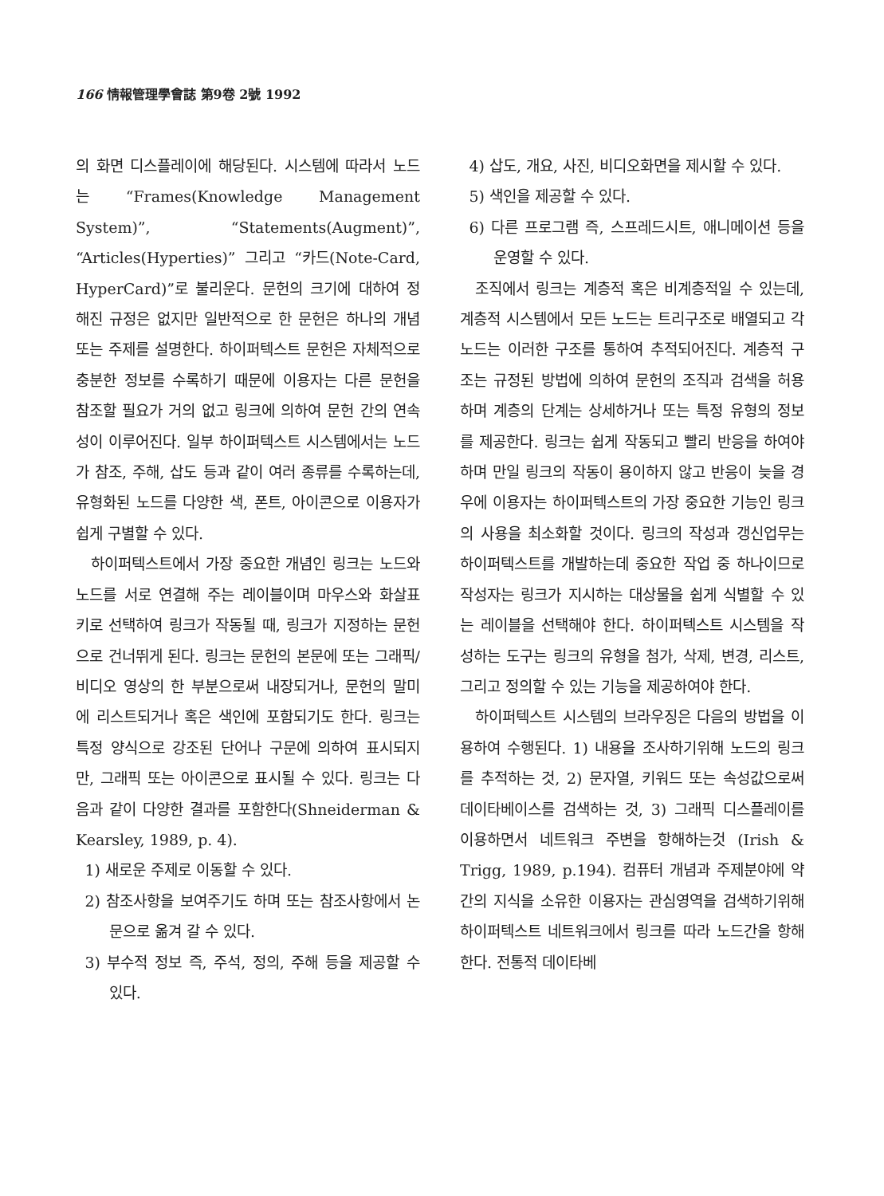166 情報管理學會誌 第9卷 2號 1992
의 화면 디스플레이에 해당된다. 시스템에 따라서 노드는 “Frames(Knowledge Management System)”, “Statements(Augment)”, “Articles(Hyperties)” 그리고 “카드(Note-Card, HyperCard)”로 불리운다. 문헌의 크기에 대하여 정해진 규정은 없지만 일반적으로 한 문헌은 하나의 개념 또는 주제를 설명한다. 하이퍼텍스트 문헌은 자체적으로 충분한 정보를 수록하기 때문에 이용자는 다른 문헌을 참조할 필요가 거의 없고 링크에 의하여 문헌 간의 연속성이 이루어진다. 일부 하이퍼텍스트 시스템에서는 노드가 참조, 주해, 삽도 등과 같이 여러 종류를 수록하는데, 유형화된 노드를 다양한 색, 폰트, 아이콘으로 이용자가 쉽게 구별할 수 있다.
하이퍼텍스트에서 가장 중요한 개념인 링크는 노드와 노드를 서로 연결해 주는 레이블이며 마우스와 화살표 키로 선택하여 링크가 작동될 때, 링크가 지정하는 문헌으로 건너뛰게 된다. 링크는 문헌의 본문에 또는 그래픽/비디오 영상의 한 부분으로써 내장되거나, 문헌의 말미에 리스트되거나 혹은 색인에 포함되기도 한다. 링크는 특정 양식으로 강조된 단어나 구문에 의하여 표시되지만, 그래픽 또는 아이콘으로 표시될 수 있다. 링크는 다음과 같이 다양한 결과를 포함한다(Shneiderman & Kearsley, 1989, p. 4).
1) 새로운 주제로 이동할 수 있다.
2) 참조사항을 보여주기도 하며 또는 참조사항에서 논문으로 옮겨 갈 수 있다.
3) 부수적 정보 즉, 주석, 정의, 주해 등을 제공할 수 있다.
4) 삽도, 개요, 사진, 비디오화면을 제시할 수 있다.
5) 색인을 제공할 수 있다.
6) 다른 프로그램 즉, 스프레드시트, 애니메이션 등을 운영할 수 있다.
조직에서 링크는 계층적 혹은 비계층적일 수 있는데, 계층적 시스템에서 모든 노드는 트리구조로 배열되고 각 노드는 이러한 구조를 통하여 추적되어진다. 계층적 구조는 규정된 방법에 의하여 문헌의 조직과 검색을 허용하며 계층의 단계는 상세하거나 또는 특정 유형의 정보를 제공한다. 링크는 쉽게 작동되고 빨리 반응을 하여야 하며 만일 링크의 작동이 용이하지 않고 반응이 늦을 경우에 이용자는 하이퍼텍스트의 가장 중요한 기능인 링크의 사용을 최소화할 것이다. 링크의 작성과 갱신업무는 하이퍼텍스트를 개발하는데 중요한 작업 중 하나이므로 작성자는 링크가 지시하는 대상물을 쉽게 식별할 수 있는 레이블을 선택해야 한다. 하이퍼텍스트 시스템을 작성하는 도구는 링크의 유형을 첨가, 삭제, 변경, 리스트, 그리고 정의할 수 있는 기능을 제공하여야 한다.
하이퍼텍스트 시스템의 브라우징은 다음의 방법을 이용하여 수행된다. 1) 내용을 조사하기위해 노드의 링크를 추적하는 것, 2) 문자열, 키워드 또는 속성값으로써 데이타베이스를 검색하는 것, 3) 그래픽 디스플레이를 이용하면서 네트워크 주변을 항해하는것 (Irish & Trigg, 1989, p.194). 컴퓨터 개념과 주제분야에 약간의 지식을 소유한 이용자는 관심영역을 검색하기위해 하이퍼텍스트 네트워크에서 링크를 따라 노드간을 항해한다. 전통적 데이타베